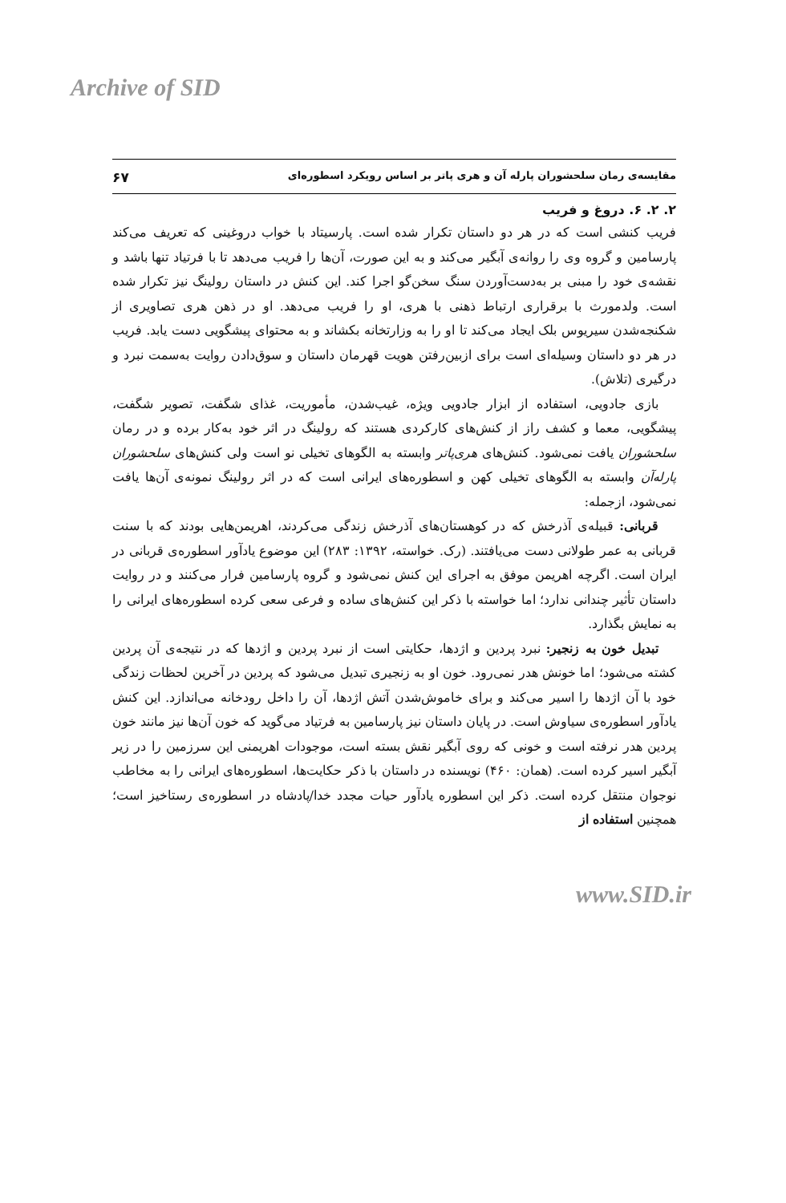Archive of SID
مقایسه‌ی رمان سلحشوران پارله آن و هری پاتر بر اساس رویکرد اسطوره‌ای ۶۷
۲. ۲. ۶. دروغ و فریب
فریب کنشی است که در هر دو داستان تکرار شده است. پارسیتاد با خواب دروغینی که تعریف می‌کند پارسامین و گروه وی را روانه‌ی آبگیر می‌کند و به این صورت، آن‌ها را فریب می‌دهد تا با فرتیاد تنها باشد و نقشه‌ی خود را مبنی بر به‌دست‌آوردن سنگ سخن‌گو اجرا کند. این کنش در داستان رولینگ نیز تکرار شده است. ولدمورث با برقراری ارتباط ذهنی با هری، او را فریب می‌دهد. او در ذهن هری تصاویری از شکنجه‌شدن سیریوس بلک ایجاد می‌کند تا او را به وزارتخانه بکشاند و به محتوای پیشگویی دست یابد. فریب در هر دو داستان وسیله‌ای است برای ازبین‌رفتن هویت قهرمان داستان و سوق‌دادن روایت به‌سمت نبرد و درگیری (تلاش).
بازی جادویی، استفاده از ابزار جادویی ویژه، غیب‌شدن، مأموریت، غذای شگفت، تصویر شگفت، پیشگویی، معما و کشف راز از کنش‌های کارکردی هستند که رولینگ در اثر خود به‌کار برده و در رمان سلحشوران یافت نمی‌شود. کنش‌های هری‌پاتر وابسته به الگوهای تخیلی نو است ولی کنش‌های سلحشوران پارله‌آن وابسته به الگوهای تخیلی کهن و اسطوره‌های ایرانی است که در اثر رولینگ نمونه‌ی آن‌ها یافت نمی‌شود، ازجمله:
قربانی: قبیله‌ی آذرخش که در کوهستان‌های آذرخش زندگی می‌کردند، اهریمن‌هایی بودند که با سنت قربانی به عمر طولانی دست می‌یافتند. (رک. خواسته، ۱۳۹۲: ۲۸۳) این موضوع یادآور اسطوره‌ی قربانی در ایران است. اگرچه اهریمن موفق به اجرای این کنش نمی‌شود و گروه پارسامین فرار می‌کنند و در روایت داستان تأثیر چندانی ندارد؛ اما خواسته با ذکر این کنش‌های ساده و فرعی سعی کرده اسطوره‌های ایرانی را به نمایش بگذارد.
تبدیل خون به زنجیر: نبرد پردین و اژدها، حکایتی است از نبرد پردین و اژدها که در نتیجه‌ی آن پردین کشته می‌شود؛ اما خونش هدر نمی‌رود. خون او به زنجیری تبدیل می‌شود که پردین در آخرین لحظات زندگی خود با آن اژدها را اسیر می‌کند و برای خاموش‌شدن آتش اژدها، آن را داخل رودخانه می‌اندازد. این کنش یادآور اسطوره‌ی سیاوش است. در پایان داستان نیز پارسامین به فرتیاد می‌گوید که خون آن‌ها نیز مانند خون پردین هدر نرفته است و خونی که روی آبگیر نقش بسته است، موجودات اهریمنی این سرزمین را در زیر آبگیر اسیر کرده است. (همان: ۴۶۰) نویسنده در داستان با ذکر حکایت‌ها، اسطوره‌های ایرانی را به مخاطب نوجوان منتقل کرده است. ذکر این اسطوره یادآور حیات مجدد خدا/پادشاه در اسطوره‌ی رستاخیز است؛ همچنین استفاده از
www.SID.ir